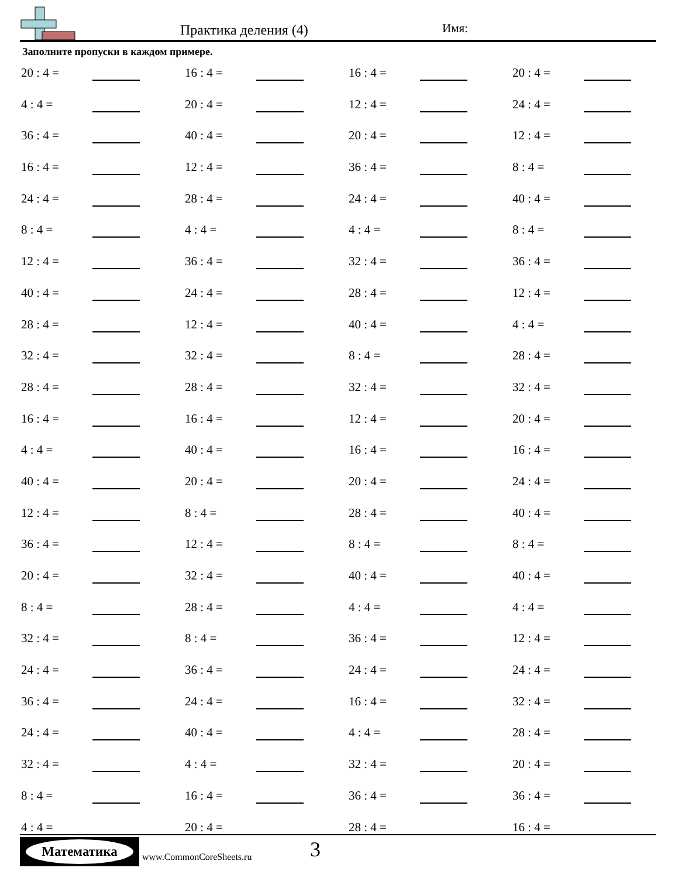Практика деления (4) Имя:
Заполните пропуски в каждом примере.
| 20 : 4 = | | 16 : 4 = | | 16 : 4 = | | 20 : 4 = | |
| 4 : 4 = | | 20 : 4 = | | 12 : 4 = | | 24 : 4 = | |
| 36 : 4 = | | 40 : 4 = | | 20 : 4 = | | 12 : 4 = | |
| 16 : 4 = | | 12 : 4 = | | 36 : 4 = | | 8 : 4 = | |
| 24 : 4 = | | 28 : 4 = | | 24 : 4 = | | 40 : 4 = | |
| 8 : 4 = | | 4 : 4 = | | 4 : 4 = | | 8 : 4 = | |
| 12 : 4 = | | 36 : 4 = | | 32 : 4 = | | 36 : 4 = | |
| 40 : 4 = | | 24 : 4 = | | 28 : 4 = | | 12 : 4 = | |
| 28 : 4 = | | 12 : 4 = | | 40 : 4 = | | 4 : 4 = | |
| 32 : 4 = | | 32 : 4 = | | 8 : 4 = | | 28 : 4 = | |
| 28 : 4 = | | 28 : 4 = | | 32 : 4 = | | 32 : 4 = | |
| 16 : 4 = | | 16 : 4 = | | 12 : 4 = | | 20 : 4 = | |
| 4 : 4 = | | 40 : 4 = | | 16 : 4 = | | 16 : 4 = | |
| 40 : 4 = | | 20 : 4 = | | 20 : 4 = | | 24 : 4 = | |
| 12 : 4 = | | 8 : 4 = | | 28 : 4 = | | 40 : 4 = | |
| 36 : 4 = | | 12 : 4 = | | 8 : 4 = | | 8 : 4 = | |
| 20 : 4 = | | 32 : 4 = | | 40 : 4 = | | 40 : 4 = | |
| 8 : 4 = | | 28 : 4 = | | 4 : 4 = | | 4 : 4 = | |
| 32 : 4 = | | 8 : 4 = | | 36 : 4 = | | 12 : 4 = | |
| 24 : 4 = | | 36 : 4 = | | 24 : 4 = | | 24 : 4 = | |
| 36 : 4 = | | 24 : 4 = | | 16 : 4 = | | 32 : 4 = | |
| 24 : 4 = | | 40 : 4 = | | 4 : 4 = | | 28 : 4 = | |
| 32 : 4 = | | 4 : 4 = | | 32 : 4 = | | 20 : 4 = | |
| 8 : 4 = | | 16 : 4 = | | 36 : 4 = | | 36 : 4 = | |
| 4 : 4 = | | 20 : 4 = | | 28 : 4 = | | 16 : 4 = | |
Математика
www.CommonCoreSheets.ru 3